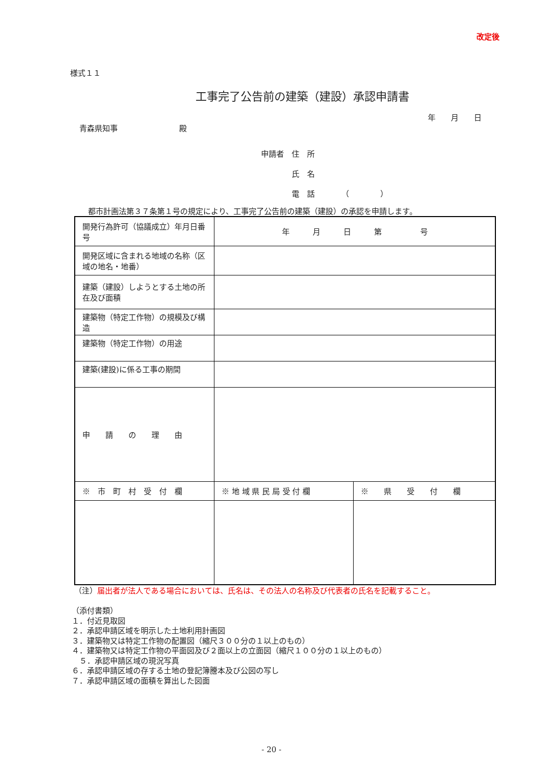改定後
様式１１
工事完了公告前の建築（建設）承認申請書
年　　月　　日
青森県知事　　　　　　　　殿
申請者　住　所
　　　　氏　名
　　　　電　話　　　　（　　　　）
都市計画法第３７条第１号の規定により、工事完了公告前の建築（建設）の承認を申請します。
| 開発行為許可（協議成立）年月日番号 | 年 月 日 第 号 | |
| 開発区域に含まれる地域の名称（区域の地名・地番） | | |
| 建築（建設）しようとする土地の所在及び面積 | | |
| 建築物（特定工作物）の規模及び構造 | | |
| 建築物（特定工作物）の用途 | | |
| 建築(建設)に係る工事の期間 | | |
| 申 請 の 理 由 | | |
| ※ 市 町 村 受 付 欄 | ※ 地 域 県 民 局 受 付 欄 | ※ 県 受 付 欄 |
（注）届出者が法人である場合においては、氏名は、その法人の名称及び代表者の氏名を記載すること。
（添付書類）
１．付近見取図
２．承認申請区域を明示した土地利用計画図
３．建築物又は特定工作物の配置図（縮尺３００分の１以上のもの）
４．建築物又は特定工作物の平面図及び２面以上の立面図（縮尺１００分の１以上のもの）
　５．承認申請区域の現況写真
６．承認申請区域の存する土地の登記簿謄本及び公図の写し
７．承認申請区域の面積を算出した図面
- 20 -